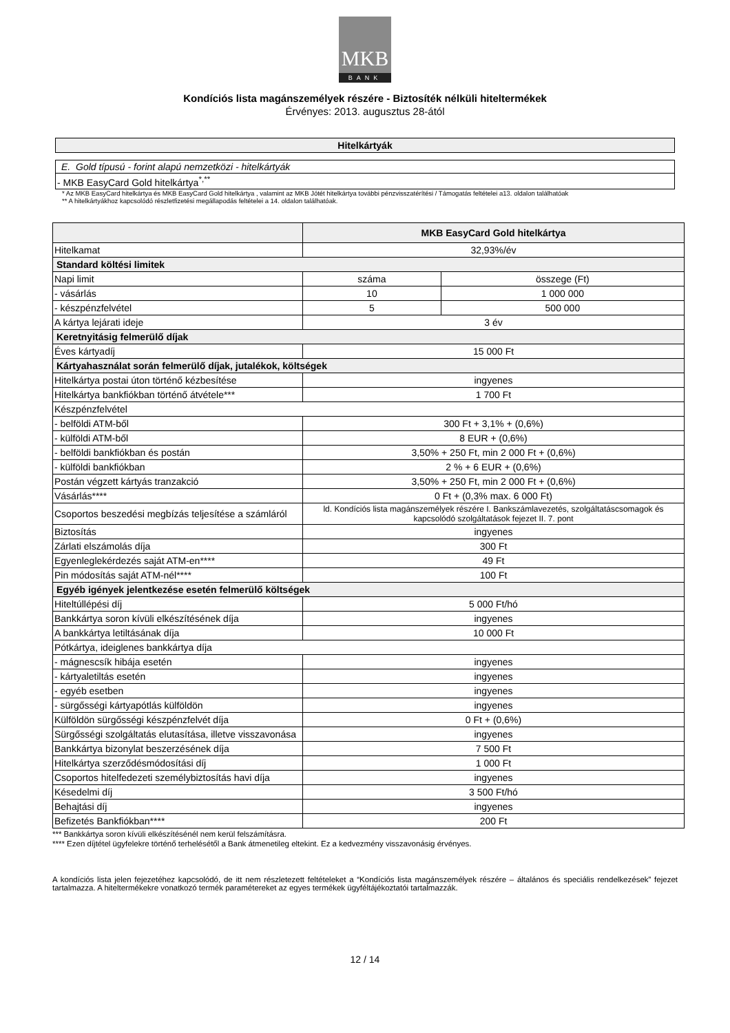MKB
BANK
Kondíciós lista magánszemélyek részére - Biztosíték nélküli hiteltermékek
Érvényes: 2013. augusztus 28-ától
Hitelkártyák
E. Gold típusú - forint alapú nemzetközi - hitelkártyák
- MKB EasyCard Gold hitelkártya<sup>*,**</sup>
* Az MKB EasyCard hitelkártya és MKB EasyCard Gold hitelkártya , valamint az MKB Jótét hitelkártya további pénzvisszatérítési / Támogatás feltételei a13. oldalon találhatóak
** A hitelkártyákhoz kapcsolódó részletfizetési megállapodás feltételei a 14. oldalon találhatóak.
| | MKB EasyCard Gold hitelkártya | |
| --- | --- | --- |
| Hitelkamat | 32,93%/év | |
| Standard költési limitek | | |
| Napi limit | száma | összege (Ft) |
| - vásárlás | 10 | 1 000 000 |
| - készpénzfelvétel | 5 | 500 000 |
| A kártya lejárati ideje | 3 év | |
| Keretnyitásig felmerülő díjak | | |
| Éves kártyadíj | 15 000 Ft | |
| Kártyahasználat során felmerülő díjak, jutalékok, költségek | | |
| Hitelkártya postai úton történő kézbesítése | ingyenes | |
| Hitelkártya bankfiókban történő átvétele*** | 1 700 Ft | |
| Készpénzfelvétel | | |
| - belföldi ATM-ből | 300 Ft + 3,1% + (0,6%) | |
| - külföldi ATM-ből | 8 EUR + (0,6%) | |
| - belföldi bankfiókban és postán | 3,50% + 250 Ft, min 2 000 Ft + (0,6%) | |
| - külföldi bankfiókban | 2 % + 6 EUR + (0,6%) | |
| Postán végzett kártyás tranzakció | 3,50% + 250 Ft, min 2 000 Ft + (0,6%) | |
| Vásárlás**** | 0 Ft + (0,3% max. 6 000 Ft) | |
| Csoportos beszedési megbízás teljesítése a számláról | ld. Kondíciós lista magánszemélyek részére I. Bankszámlavezetés, szolgáltatáscsomagok és kapcsolódó szolgáltatások fejezet II. 7. pont | |
| Biztosítás | ingyenes | |
| Zárlati elszámolás díja | 300 Ft | |
| Egyenleglekérdezés saját ATM-en**** | 49 Ft | |
| Pin módosítás saját ATM-nél**** | 100 Ft | |
| Egyéb igények jelentkezése esetén felmerülő költségek | | |
| Hiteltúllépési díj | 5 000 Ft/hó | |
| Bankkártya soron kívüli elkészítésének díja | ingyenes | |
| A bankkártya letiltásának díja | 10 000 Ft | |
| Pótkártya, ideiglenes bankkártya díja | | |
| - mágnescsík hibája esetén | ingyenes | |
| - kártyaletiltás esetén | ingyenes | |
| - egyéb esetben | ingyenes | |
| - sürgősségi kártyapótlás külföldön | ingyenes | |
| Külföldön sürgősségi készpénzfelvét díja | 0 Ft + (0,6%) | |
| Sürgősségi szolgáltatás elutasítása, illetve visszavonása | ingyenes | |
| Bankkártya bizonylat beszerzésének díja | 7 500 Ft | |
| Hitelkártya szerződésmódosítási díj | 1 000 Ft | |
| Csoportos hitelfedezeti személybiztosítás havi díja | ingyenes | |
| Késedelmi díj | 3 500 Ft/hó | |
| Behajtási díj | ingyenes | |
| Befizetés Bankfiókban**** | 200 Ft | |
*** Bankkártya soron kívüli elkészítésénél nem kerül felszámításra.
**** Ezen díjtétel ügyfelekre történő terhelésétől a Bank átmenetileg eltekint. Ez a kedvezmény visszavonásig érvényes.
A kondíciós lista jelen fejezetéhez kapcsolódó, de itt nem részletezett feltételeket a “Kondíciós lista magánszemélyek részére – általános és speciális rendelkezések” fejezet tartalmazza. A hiteltermékekre vonatkozó termék paramétereket az egyes termékek ügyféltájékoztatói tartalmazzák.
12 / 14